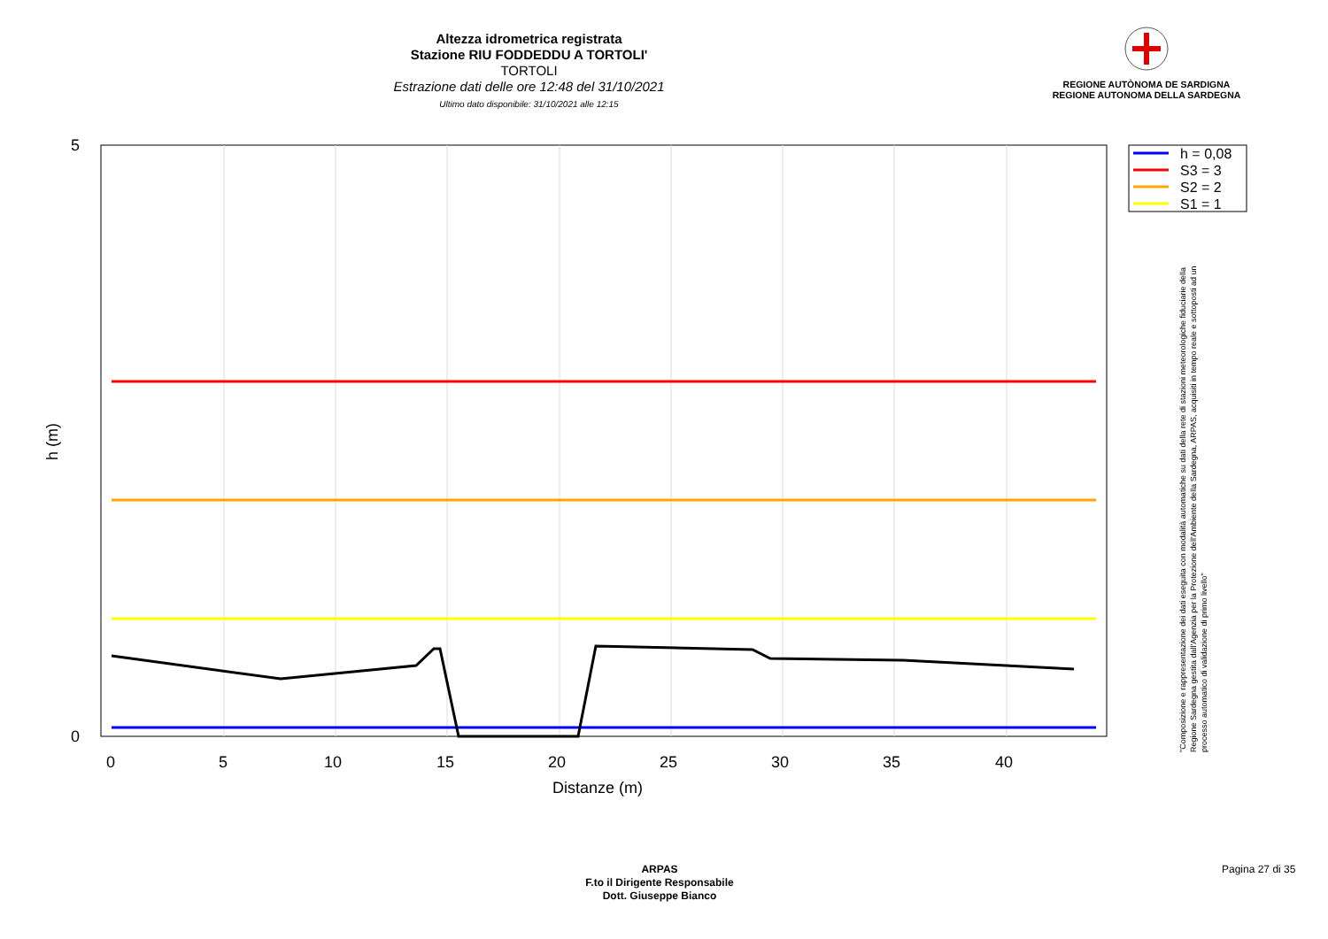Altezza idrometrica registrata
Stazione RIU FODDEDDU A TORTOLI'
TORTOLI
Estrazione dati delle ore 12:48 del 31/10/2021
Ultimo dato disponibile: 31/10/2021 alle 12:15
REGIONE AUTÒNOMA DE SARDIGNA
REGIONE AUTONOMA DELLA SARDEGNA
5
0
0
5
10
15
20
25
30
35
40
Distanze (m)
h (m)
h = 0,08
S3 = 3
S2 = 2
S1 = 1
"Composizione e rappresentazione dei dati eseguita con modalità automatiche su dati della rete di stazioni meteorologiche fiduciarie della Regione Sardegna gestita dall'Agenzia per la Protezione dell'Ambiente della Sardegna, ARPAS, acquisiti in tempo reale e sottoposti ad un processo automatico di validazione di primo livello"
ARPAS
F.to il Dirigente Responsabile
Dott. Giuseppe Bianco
Pagina 27 di 35